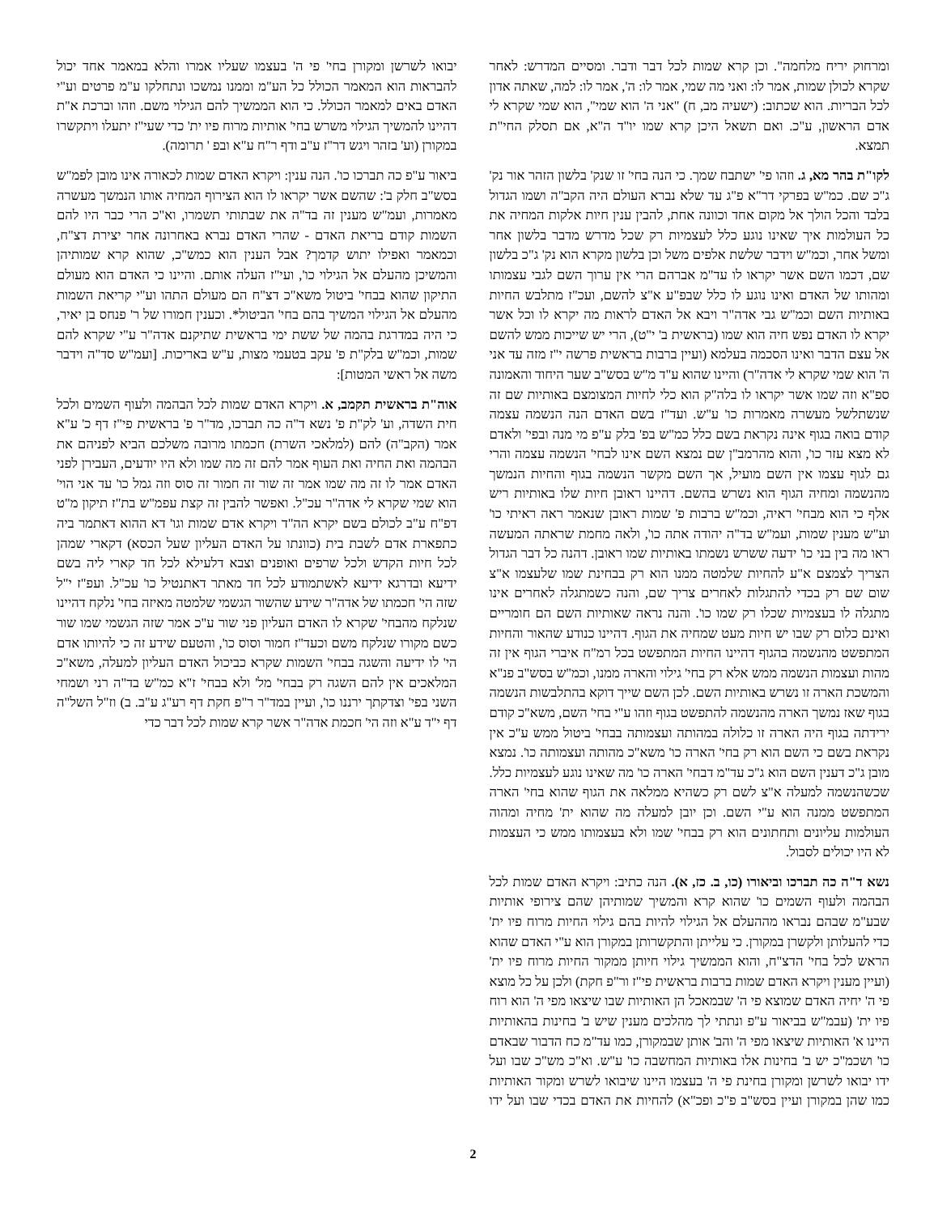ומרחוק יריח מלחמה". וכן קרא שמות לכל דבר ודבר. ומסיים המדרש: לאחר שקרא לכולן שמות, אמר לו: ואני מה שמי, אמר לו: ה', אמר לו: למה, שאתה אדון לכל הבריות. הוא שכתוב: (ישעיה מב, ח) "אני ה' הוא שמי", הוא שמי שקרא לי אדם הראשון, ע"כ. ואם תשאל היכן קרא שמו יו"ד ה"א, אם תסלק החי"ת תמצא.
לקו"ת בהר מא, ג. וזהו פי' ישתבח שמך. כי הנה בחי' זו שנק' בלשון הזהר אור נק' ג"כ שם. כמ"ש בפרקי דר"א פ"ג עד שלא נברא העולם היה הקב"ה ושמו הגדול בלבד והכל הולך אל מקום אחד וכוונה אחת, להבין ענין חיות אלקות המחיה את כל העולמות איך שאינו נוגע כלל לעצמיות רק שכל מדרש מדבר בלשון אחר ומשל אחר, וכמ"ש וידבר שלשת אלפים משל וכן בלשון מקרא הוא נק' ג"כ בלשון שם, דכמו השם אשר יקראו לו עד"מ אברהם הרי אין ערוך השם לגבי עצמותו ומהותו של האדם ואינו נוגע לו כלל שבפ"ע א"צ להשם, ועכ"ז מתלבש החיות באותיות השם וכמ"ש גבי אדה"ר ויבא אל האדם לראות מה יקרא לו וכל אשר יקרא לו האדם נפש חיה הוא שמו (בראשית ב' י"ט), הרי יש שייכות ממש להשם אל עצם הדבר ואינו הסכמה בעלמא (ועיין ברבות בראשית פרשה י"ז מזה עד אני ה' הוא שמי שקרא לי אדה"ר) והיינו שהוא ע"ד מ"ש בסש"ב שער היחוד והאמונה ספ"א וזה שמו אשר יקראו לו בלה"ק הוא כלי לחיות המצומצם באותיות שם זה שנשתלשל מעשרה מאמרות כו' ע"ש. ועד"ז בשם האדם הנה הנשמה עצמה קודם בואה בגוף אינה נקראת בשם כלל כמ"ש בפ' בלק ע"פ מי מנה ובפי' ולאדם לא מצא עזר כו', והוא מהרמב"ן שם נמצא השם אינו לבחי' הנשמה עצמה והרי גם לגוף עצמו אין השם מועיל, אך השם מקשר הנשמה בגוף והחיות הנמשך מהנשמה ומחיה הגוף הוא נשרש בהשם. דהיינו ראובן חיות שלו באותיות ריש אלף כי הוא מבחי' ראיה, וכמ"ש ברבות פ' שמות ראובן שנאמר ראה ראיתי כו' וע"ש מענין שמות, ועמ"ש בד"ה יהודה אתה כו', ולאה מחמת שראתה המעשה ראו מה בין בני כו' ידעה ששרש נשמתו באותיות שמו ראובן. דהנה כל דבר הגדול הצריך לצמצם א"ע להחיות שלמטה ממנו הוא רק בבחינת שמו שלעצמו א"צ שום שם רק בכדי להתגלות לאחרים צריך שם, והנה כשמתגלה לאחרים אינו מתגלה לו בעצמיות שכלו רק שמו כו'. והנה נראה שאותיות השם הם חומריים ואינם כלום רק שבו יש חיות מעט שמחיה את הגוף. דהיינו כנודע שהאור והחיות המתפשט מהנשמה בהגוף דהיינו החיות המתפשט בכל רמ"ח איברי הגוף אין זה מהות ועצמות הנשמה ממש אלא רק בחי' גילוי והארה ממנו, וכמ"ש בסש"ב פנ"א והמשכת הארה זו נשרש באותיות השם. לכן השם שייך דוקא בהתלבשות הנשמה בגוף שאז נמשך הארה מהנשמה להתפשט בגוף וזהו ע"י בחי' השם, משא"כ קודם ירידתה בגוף היה הארה זו כלולה במהותה ועצמותה בבחי' ביטול ממש ע"כ אין נקראת בשם כי השם הוא רק בחי' הארה כו' משא"כ מהותה ועצמותה כו'. נמצא מובן ג"כ דענין השם הוא ג"כ עד"מ דבחי' הארה כו' מה שאינו נוגע לעצמיות כלל. שכשהנשמה למעלה א"צ לשם רק כשהיא ממלאה את הגוף שהוא בחי' הארה המתפשט ממנה הוא ע"י השם. וכן יובן למעלה מה שהוא ית' מחיה ומהוה העולמות עליונים ותחתונים הוא רק בבחי' שמו ולא בעצמותו ממש כי העצמות לא היו יכולים לסבול.
נשא ד"ה כה תברכו וביאורו (כו, ב. כז, א). הנה כתיב: ויקרא האדם שמות לכל הבהמה ולעוף השמים כו' שהוא קרא והמשיך שמותיהן שהם צירופי אותיות שבע"מ שבהם נבראו מההעלם אל הגילוי להיות בהם גילוי החיות מרוח פיו ית' כדי להעלותן ולקשרן במקורן. כי עלייתן והתקשרותן במקורן הוא ע"י האדם שהוא הראש לכל בחי' הדצ"ח, והוא הממשיך גילוי חיותן ממקור החיות מרוח פיו ית' (ועיין מענין ויקרא האדם שמות ברבות בראשית פי"ז ור"פ חקת) ולכן על כל מוצא פי ה' יחיה האדם שמוצא פי ה' שבמאכל הן האותיות שבו שיצאו מפי ה' הוא רוח פיו ית' (עבמ"ש בביאור ע"פ ונתתי לך מהלכים מענין שיש ב' בחינות בהאותיות היינו א' האותיות שיצאו מפי ה' והב' אותן שבמקורן, כמו עד"מ כח הדבור שבאדם כו' ושכמ"כ יש ב' בחינות אלו באותיות המחשבה כו' ע"ש. וא"כ מש"כ שבו ועל ידו יבואו לשרשן ומקורן בחינת פי ה' בעצמו היינו שיבואו לשרש ומקור האותיות כמו שהן במקורן ועיין בסש"ב פ"כ ופכ"א) להחיות את האדם בכדי שבו ועל ידו יבואו לשרשן ומקורן בחי' פי ה' בעצמו שעליו אמרו והלא במאמר אחד יכול להבראות הוא המאמר הכולל כל הע"מ וממנו נמשכו ונתחלקו ע"מ פרטים וע"י האדם באים למאמר הכולל. כי הוא הממשיך להם הגילוי משם. וזהו וברכת א"ת דהיינו להמשיך הגילוי משרש בחי' אותיות מרוח פיו ית' כדי שעי"ז יתעלו ויתקשרו במקורן (וע' בזהר ויגש דר"ז ע"ב ודף ר"ח ע"א ובפ ' תרומה).
ביאור ע"פ כה תברכו כו'. הנה ענין: ויקרא האדם שמות לכאורה אינו מובן לפמ"ש בסש"ב חלק ב': שהשם אשר יקראו לו הוא הצירוף המחיה אותו הנמשך מעשרה מאמרות, ועמ"ש מענין זה בד"ה את שבתותי תשמרו, וא"כ הרי כבר היו להם השמות קודם בריאת האדם - שהרי האדם נברא באחרונה אחר יצירת דצ"ח, וכמאמר ואפילו יתוש קדמך? אבל הענין הוא כמש"כ, שהוא קרא שמותיהן והמשיכן מהעלם אל הגילוי כו', ועי"ז העלה אותם. והיינו כי האדם הוא מעולם התיקון שהוא בבחי' ביטול משא"כ דצ"ח הם מעולם התהו וע"י קריאת השמות מהעלם אל הגילוי המשיך בהם בחי' הביטול*. וכענין חמורו של ר' פנחס בן יאיר, כי היה במדרגת בהמה של ששת ימי בראשית שתיקנם אדה"ר ע"י שקרא להם שמות, וכמ"ש בלק"ת פ' עקב בטעמי מצות, ע"ש באריכות. [ועמ"ש סד"ה וידבר משה אל ראשי המטות]:
אוה"ת בראשית תקמב, א. ויקרא האדם שמות לכל הבהמה ולעוף השמים ולכל חית השדה, וע' לק"ת פ' נשא ד"ה כה תברכו, מד"ר פ' בראשית פי"ז דף כ' ע"א אמר (הקב"ה) להם (למלאכי השרת) חכמתו מרובה משלכם הביא לפניהם את הבהמה ואת החיה ואת העוף אמר להם זה מה שמו ולא היו יודעים, העבירן לפני האדם אמר לו זה מה שמו אמר זה שור זה חמור זה סוס וזה גמל כו' עד אני הוי' הוא שמי שקרא לי אדה"ר עכ"ל. ואפשר להבין זה קצת עפמ"ש בת"ז תיקון מ"ט דפ"ח ע"ב לכולם בשם יקרא הה"ד ויקרא אדם שמות וגו' דא ההוא דאתמר ביה כתפארת אדם לשבת בית (כוונתו על האדם העליון שעל הכסא) דקארי שמהן לכל חיות הקדש ולכל שרפים ואופנים וצבא דלעילא לכל חד קארי ליה בשם ידיעא ובדרגא ידיעא לאשתמודע לכל חד מאתר דאתנטיל כו' עכ"ל. ועפ"ז י"ל שזה הי' חכמתו של אדה"ר שידע שהשור הגשמי שלמטה מאיזה בחי' נלקח דהיינו שנלקח מהבחי' שקרא לו האדם העליון פני שור ע"כ אמר שזה הגשמי שמו שור כשם מקורו שנלקח משם וכעד"ז חמור וסוס כו', והטעם שידע זה כי להיותו אדם הי' לו ידיעה והשגה בבחי' השמות שקרא כביכול האדם העליון למעלה, משא"כ המלאכים אין להם השגה רק בבחי' מל' ולא בבחי' ז"א כמ"ש בד"ה רני ושמחי השני בפי' וצדקתך ירננו כו', ועיין במד"ר ר"פ חקת דף רע"ג ע"ב. ב) וז"ל השל"ה דף י"ד ע"א וזה הי' חכמת אדה"ר אשר קרא שמות לכל דבר כדי
2